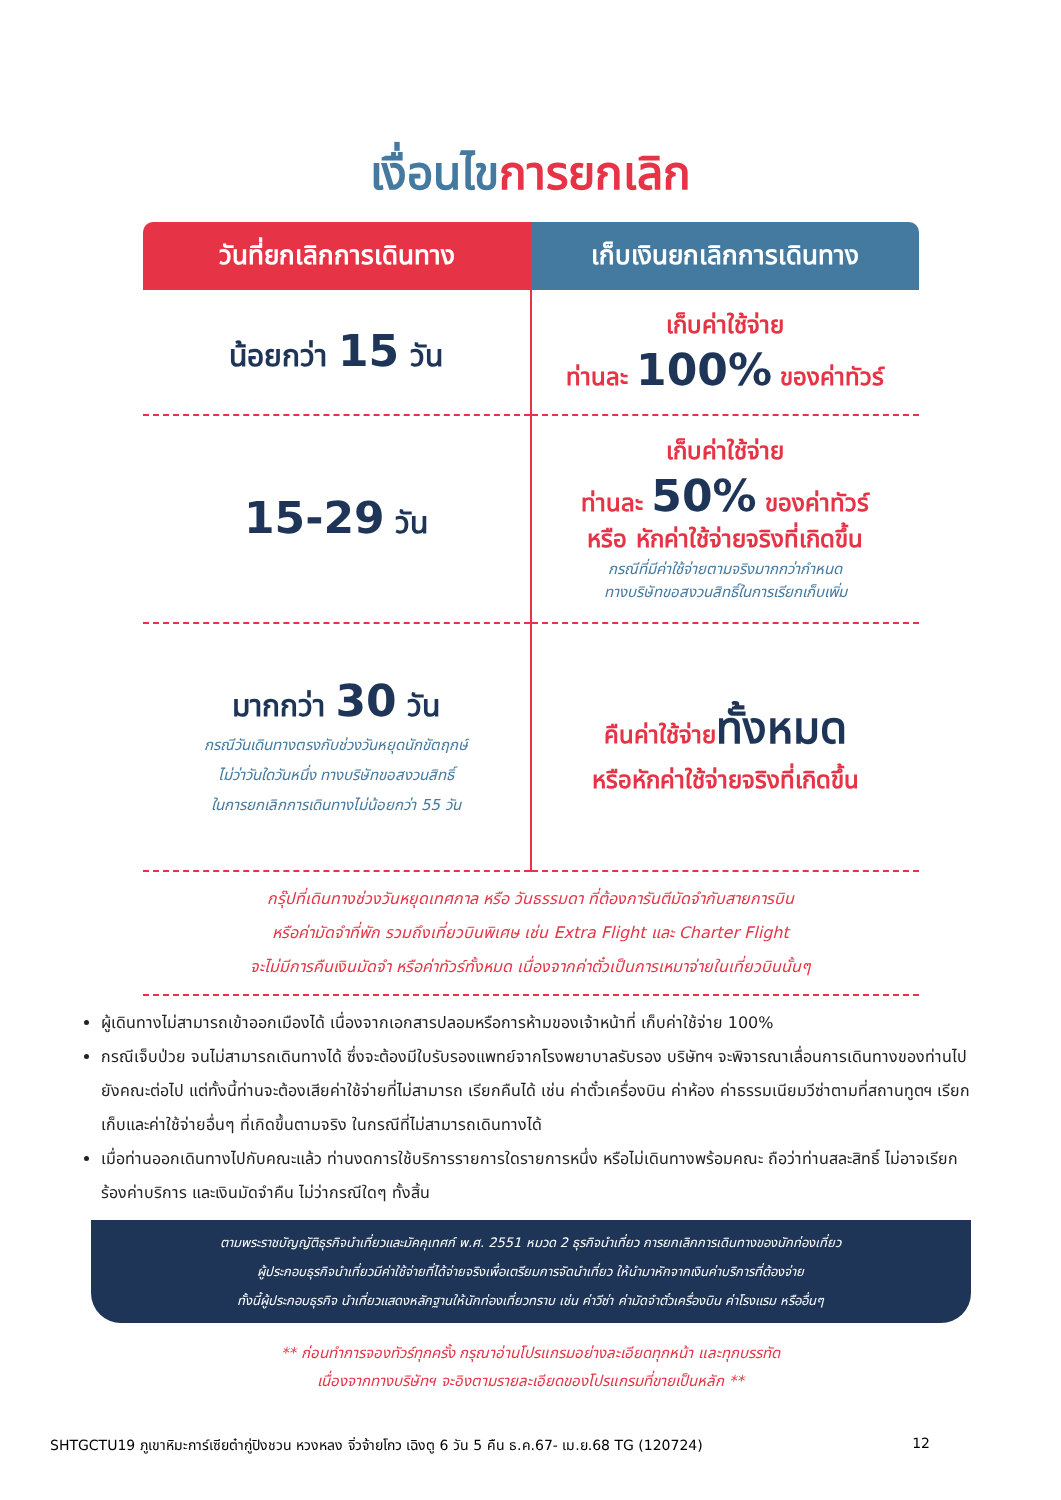เงื่อนไขการยกเลิก
| วันที่ยกเลิกการเดินทาง | เก็บเงินยกเลิกการเดินทาง |
| --- | --- |
| น้อยกว่า 15 วัน | เก็บค่าใช้จ่าย ท่านละ 100% ของค่าทัวร์ |
| 15-29 วัน | เก็บค่าใช้จ่าย ท่านละ 50% ของค่าทัวร์ หรือ หักค่าใช้จ่ายจริงที่เกิดขึ้น กรณีที่มีค่าใช้จ่ายตามจริงมากกว่ากำหนด ทางบริษัทขอสงวนสิทธิ์ในการเรียกเก็บเพิ่ม |
| มากกว่า 30 วัน กรณีวันเดินทางตรงกับช่วงวันหยุดนักขัตฤกษ์ ไม่ว่าวันใดวันหนึ่ง ทางบริษัทขอสงวนสิทธิ์ ในการยกเลิกการเดินทางไม่น้อยกว่า 55 วัน | คืนค่าใช้จ่าย ทั้งหมด หรือหักค่าใช้จ่ายจริงที่เกิดขึ้น |
กรุ๊ปที่เดินทางช่วงวันหยุดเทศกาล หรือ วันธรรมดา ที่ต้องการันตีมัดจำกับสายการบิน
หรือค่ามัดจำที่พัก รวมถึงเที่ยวบินพิเศษ เช่น Extra Flight และ Charter Flight
จะไม่มีการคืนเงินมัดจำ หรือค่าทัวร์ทั้งหมด เนื่องจากค่าตั๋วเป็นการเหมาจ่ายในเที่ยวบินนั้นๆ
ผู้เดินทางไม่สามารถเข้าออกเมืองได้ เนื่องจากเอกสารปลอมหรือการห้ามของเจ้าหน้าที่ เก็บค่าใช้จ่าย 100%
กรณีเจ็บป่วย จนไม่สามารถเดินทางได้ ซึ่งจะต้องมีใบรับรองแพทย์จากโรงพยาบาลรับรอง บริษัทฯ จะพิจารณาเลื่อนการเดินทางของท่านไปยังคณะต่อไป แต่ทั้งนี้ท่านจะต้องเสียค่าใช้จ่ายที่ไม่สามารถ เรียกคืนได้ เช่น ค่าตั๋วเครื่องบิน ค่าห้อง ค่าธรรมเนียมวีซ่าตามที่สถานทูตฯ เรียกเก็บและค่าใช้จ่ายอื่นๆ ที่เกิดขึ้นตามจริง ในกรณีที่ไม่สามารถเดินทางได้
เมื่อท่านออกเดินทางไปกับคณะแล้ว ท่านงดการใช้บริการรายการใดรายการหนึ่ง หรือไม่เดินทางพร้อมคณะ ถือว่าท่านสละสิทธิ์ ไม่อาจเรียกร้องค่าบริการ และเงินมัดจำคืน ไม่ว่ากรณีใดๆ ทั้งสิ้น
ตามพระราชบัญญัติธุรกิจนำเที่ยวและมัคคุเทศก์ พ.ศ. 2551 หมวด 2 ธุรกิจนำเที่ยว การยกเลิกการเดินทางของนักท่องเที่ยว
ผู้ประกอบธุรกิจนำเที่ยวมีค่าใช้จ่ายที่ได้จ่ายจริงเพื่อเตรียมการจัดนำเที่ยว ให้นำมาหักจากเงินค่าบริการที่ต้องจ่าย
ทั้งนี้ผู้ประกอบธุรกิจ นำเที่ยวแสดงหลักฐานให้นักท่องเที่ยวทราบ เช่น ค่าวีซ่า ค่ามัดจำตั๋วเครื่องบิน ค่าโรงแรม หรืออื่นๆ
** ก่อนทำการจองทัวร์ทุกครั้ง กรุณาอ่านโปรแกรมอย่างละเอียดทุกหน้า และทุกบรรทัด
เนื่องจากทางบริษัทฯ จะอิงตามรายละเอียดของโปรแกรมที่ขายเป็นหลัก **
SHTGCTU19 ภูเขาหิมะการ์เซียต๋ากู่ปิงชวน หวงหลง จิ่วจ้ายโกว เฉิงตู 6 วัน 5 คืน ธ.ค.67- เม.ย.68 TG (120724) 12